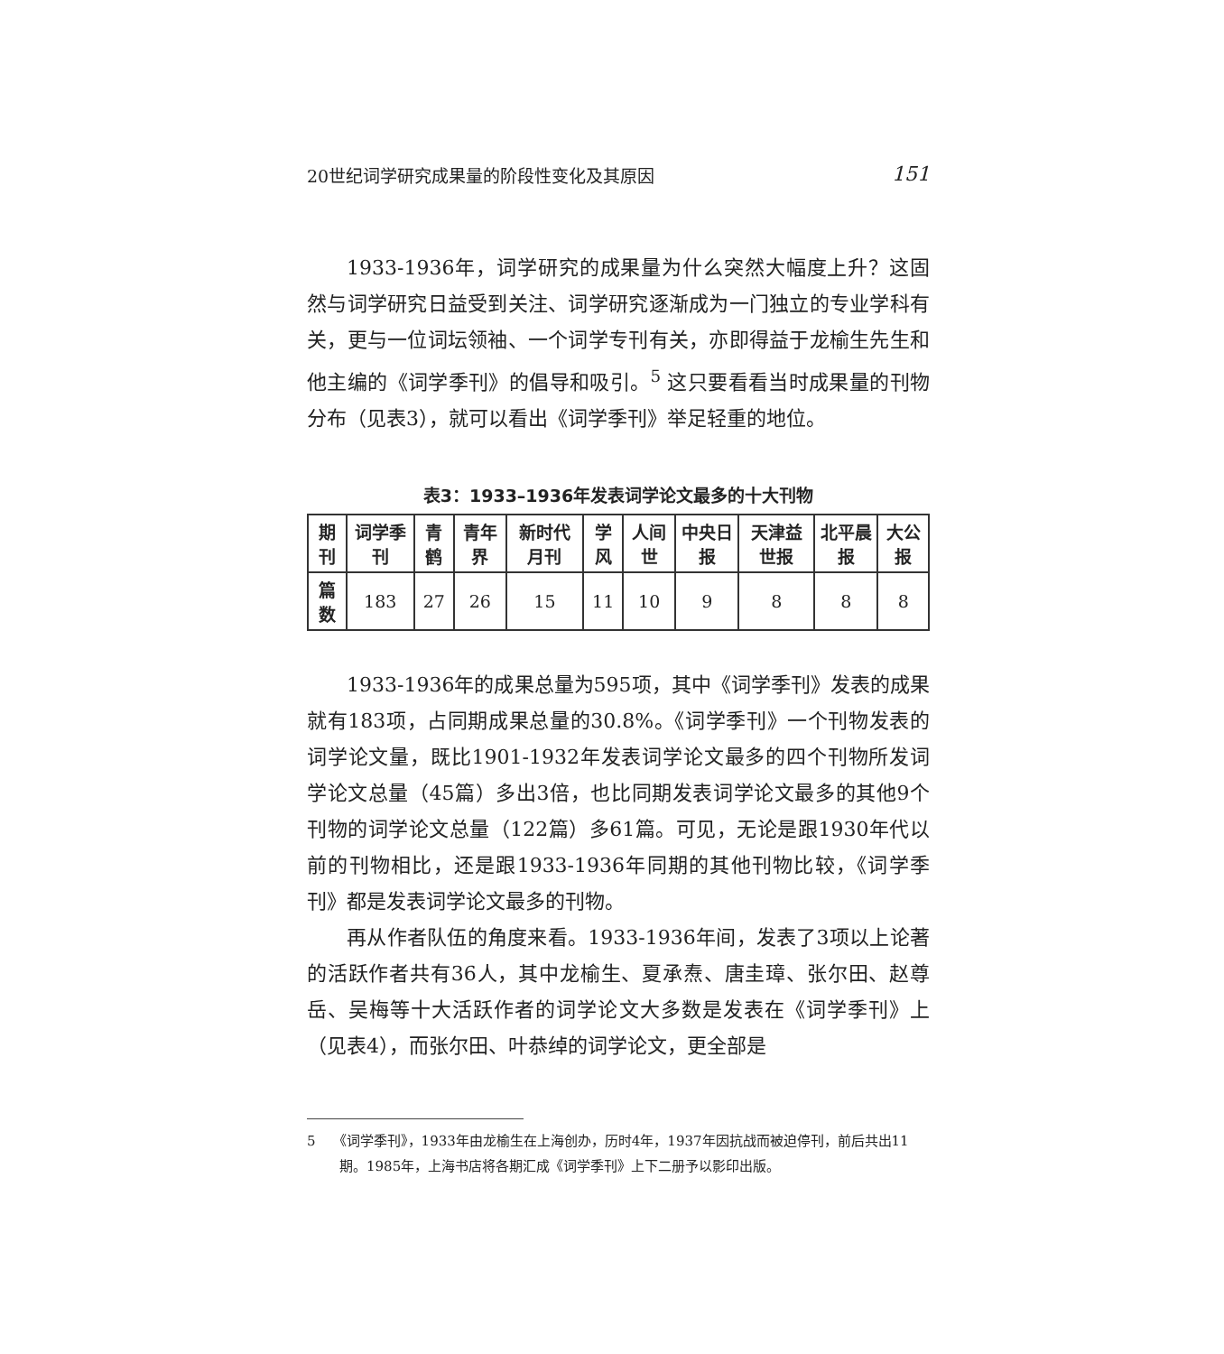20世纪词学研究成果量的阶段性变化及其原因 151
1933-1936年，词学研究的成果量为什么突然大幅度上升？这固然与词学研究日益受到关注、词学研究逐渐成为一门独立的专业学科有关，更与一位词坛领袖、一个词学专刊有关，亦即得益于龙榆生先生和他主编的《词学季刊》的倡导和吸引。<sup>5</sup> 这只要看看当时成果量的刊物分布（见表3），就可以看出《词学季刊》举足轻重的地位。
表3：1933–1936年发表词学论文最多的十大刊物
| 期刊 | 词学季刊 | 青鹤 | 青年界 | 新时代月刊 | 学风 | 人间世 | 中央日报 | 天津益世报 | 北平晨报 | 大公报 |
| --- | --- | --- | --- | --- | --- | --- | --- | --- | --- | --- |
| 篇数 | 183 | 27 | 26 | 15 | 11 | 10 | 9 | 8 | 8 | 8 |
1933-1936年的成果总量为595项，其中《词学季刊》发表的成果就有183项，占同期成果总量的30.8%。《词学季刊》一个刊物发表的词学论文量，既比1901-1932年发表词学论文最多的四个刊物所发词学论文总量（45篇）多出3倍，也比同期发表词学论文最多的其他9个刊物的词学论文总量（122篇）多61篇。可见，无论是跟1930年代以前的刊物相比，还是跟1933-1936年同期的其他刊物比较，《词学季刊》都是发表词学论文最多的刊物。
再从作者队伍的角度来看。1933-1936年间，发表了3项以上论著的活跃作者共有36人，其中龙榆生、夏承焘、唐圭璋、张尔田、赵尊岳、吴梅等十大活跃作者的词学论文大多数是发表在《词学季刊》上（见表4），而张尔田、叶恭绰的词学论文，更全部是
5 《词学季刊》，1933年由龙榆生在上海创办，历时4年，1937年因抗战而被迫停刊，前后共出11期。1985年，上海书店将各期汇成《词学季刊》上下二册予以影印出版。